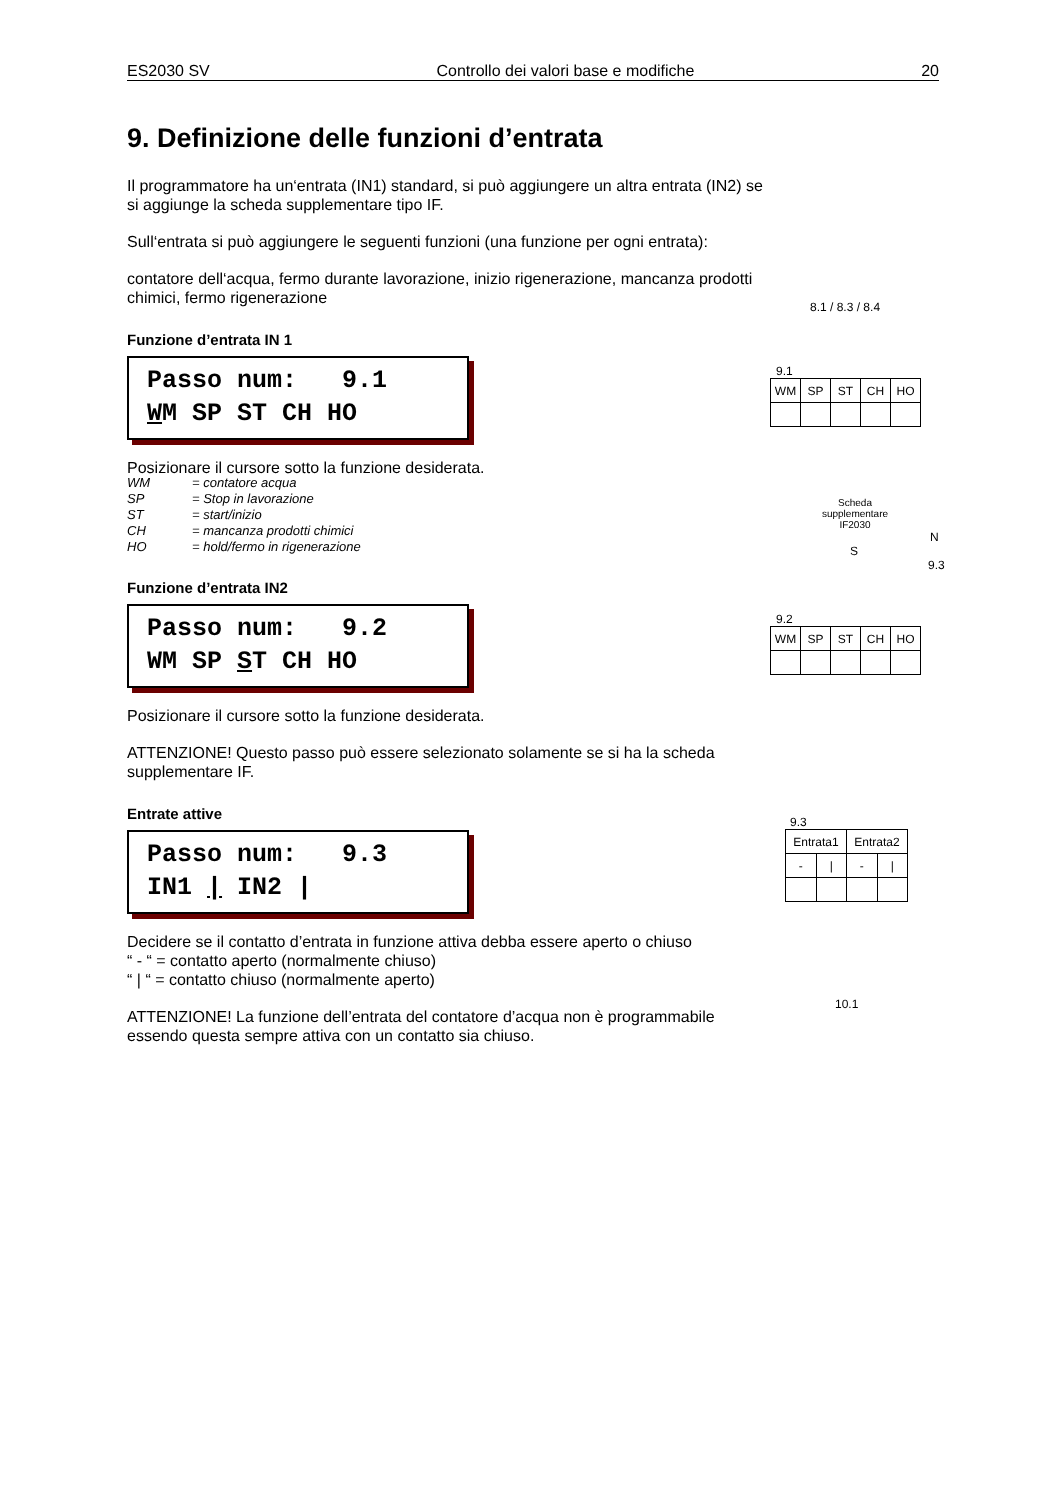ES2030 SV Controllo dei valori base e modifiche 20
9. Definizione delle funzioni d’entrata
Il programmatore ha un‘entrata (IN1) standard, si può aggiungere un altra entrata (IN2) se si aggiunge la scheda supplementare tipo IF.
Sull‘entrata si può aggiungere le seguenti funzioni (una funzione per ogni entrata):
contatore dell‘acqua, fermo durante lavorazione, inizio rigenerazione, mancanza prodotti chimici, fermo rigenerazione
Funzione d’entrata IN 1
Passo num: 9.1 WM SP ST CH HO
Posizionare il cursore sotto la funzione desiderata.
WM = contatore acqua
SP = Stop in lavorazione
ST = start/inizio
CH = mancanza prodotti chimici
HO = hold/fermo in rigenerazione
Funzione d’entrata IN2
Passo num: 9.2 WM SP ST CH HO
Posizionare il cursore sotto la funzione desiderata.
ATTENZIONE! Questo passo può essere selezionato solamente se si ha la scheda supplementare IF.
Entrate attive
Passo num: 9.3 IN1 | IN2 |
Decidere se il contatto d’entrata in funzione attiva debba essere aperto o chiuso
“ - “ = contatto aperto (normalmente chiuso)
“ | “ = contatto chiuso (normalmente aperto)
ATTENZIONE! La funzione dell’entrata del contatore d’acqua non è programmabile essendo questa sempre attiva con un contatto sia chiuso.
8.1 / 8.3 / 8.4
9.1
| WM | SP | ST | CH | HO |
Scheda supplementare IF2030
N
S
9.3
9.2
| WM | SP | ST | CH | HO |
9.3
| Entrata1 | | Entrata2 | |
| - | / | - | / |
10.1